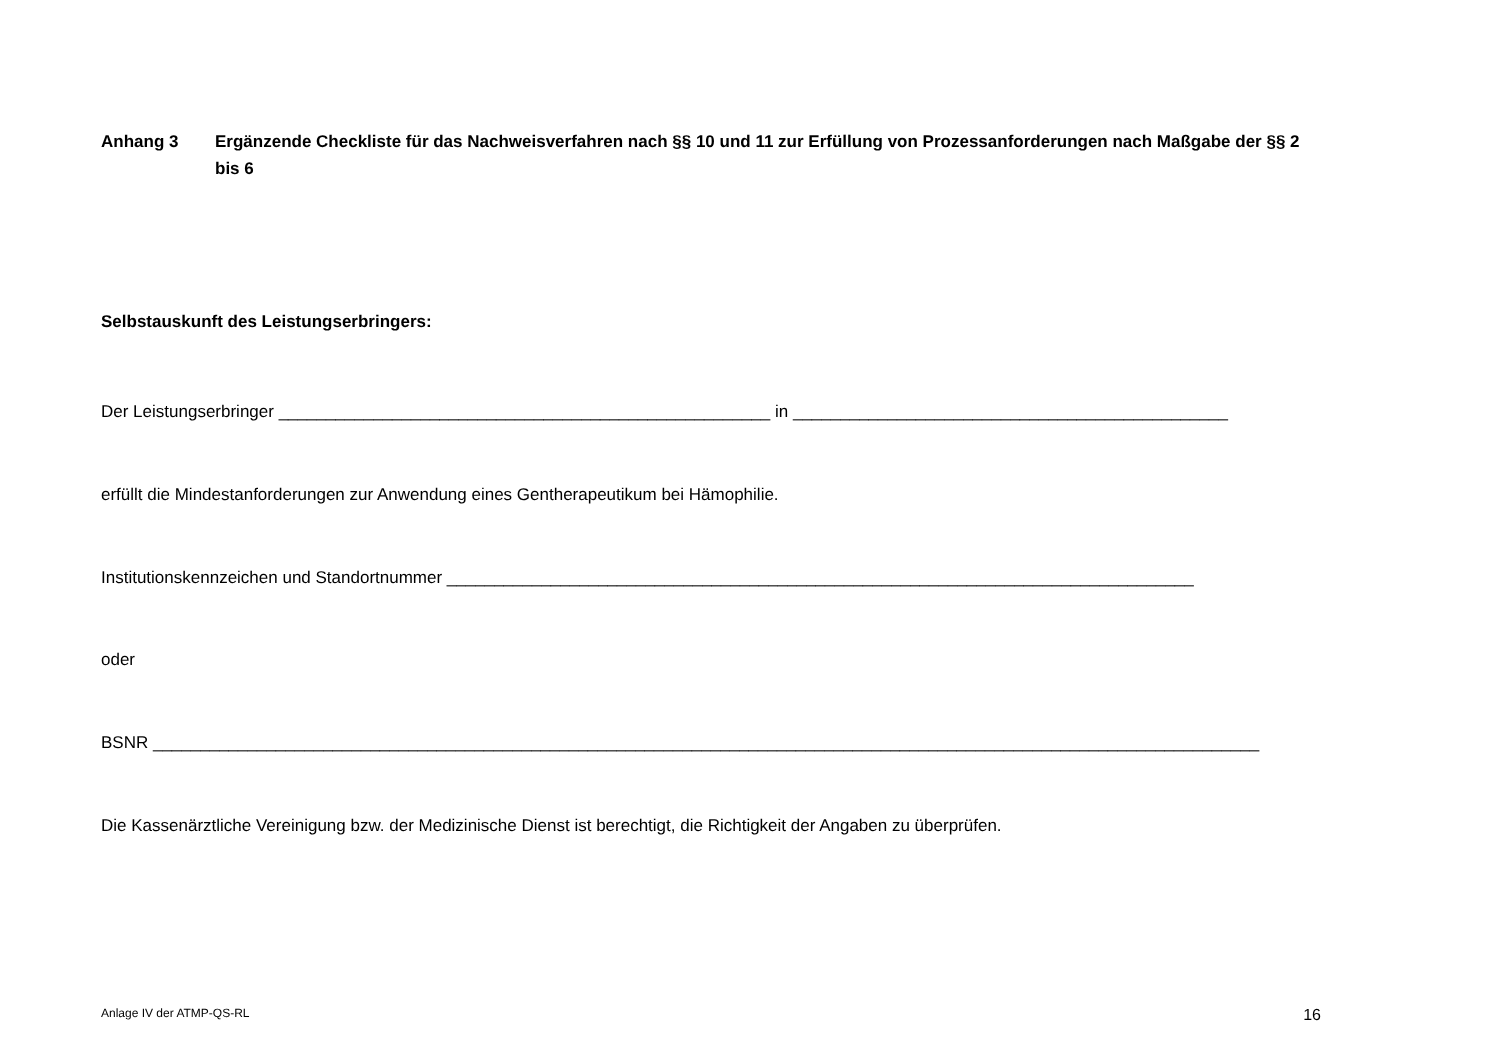Anhang 3 Ergänzende Checkliste für das Nachweisverfahren nach §§ 10 und 11 zur Erfüllung von Prozessanforderungen nach Maßgabe der §§ 2 bis 6
Selbstauskunft des Leistungserbringers:
Der Leistungserbringer ____________________________________________________ in ______________________________________________
erfüllt die Mindestanforderungen zur Anwendung eines Gentherapeutikum bei Hämophilie.
Institutionskennzeichen und Standortnummer _______________________________________________________________________________
oder
BSNR _____________________________________________________________________________________________________________________
Die Kassenärztliche Vereinigung bzw. der Medizinische Dienst ist berechtigt, die Richtigkeit der Angaben zu überprüfen.
Anlage IV der ATMP-QS-RL 16